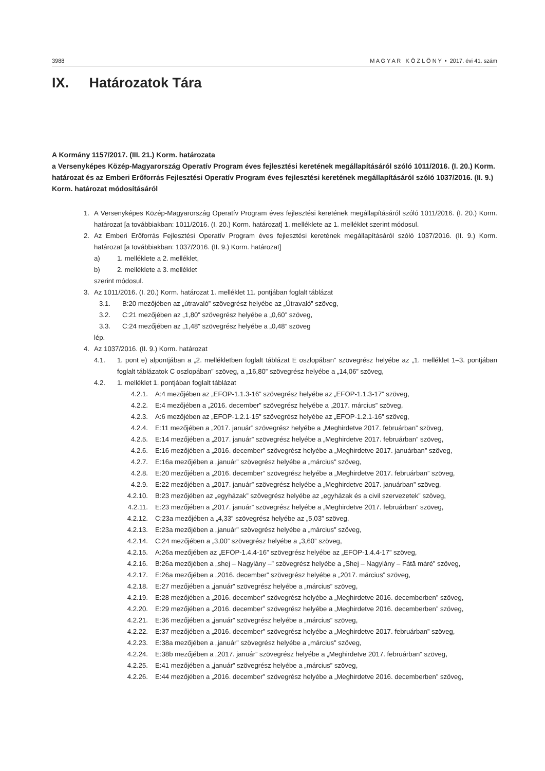3988 M A G Y A R K Ö Z L Ö N Y • 2017. évi 41. szám
IX. Határozatok Tára
A Kormány 1157/2017. (III. 21.) Korm. határozata
a Versenyképes Közép-Magyarország Operatív Program éves fejlesztési keretének megállapításáról szóló 1011/2016. (I. 20.) Korm. határozat és az Emberi Erőforrás Fejlesztési Operatív Program éves fejlesztési keretének megállapításáról szóló 1037/2016. (II. 9.) Korm. határozat módosításáról
1. A Versenyképes Közép-Magyarország Operatív Program éves fejlesztési keretének megállapításáról szóló 1011/2016. (I. 20.) Korm. határozat [a továbbiakban: 1011/2016. (I. 20.) Korm. határozat] 1. melléklete az 1. melléklet szerint módosul.
2. Az Emberi Erőforrás Fejlesztési Operatív Program éves fejlesztési keretének megállapításáról szóló 1037/2016. (II. 9.) Korm. határozat [a továbbiakban: 1037/2016. (II. 9.) Korm. határozat]
a) 1. melléklete a 2. melléklet,
b) 2. melléklete a 3. melléklet
szerint módosul.
3. Az 1011/2016. (I. 20.) Korm. határozat 1. melléklet 11. pontjában foglalt táblázat
3.1. B:20 mezőjében az „útravaló” szövegrész helyébe az „Útravaló” szöveg,
3.2. C:21 mezőjében az „1,80” szövegrész helyébe a „0,60” szöveg,
3.3. C:24 mezőjében az „1,48” szövegrész helyébe a „0,48” szöveg
lép.
4. Az 1037/2016. (II. 9.) Korm. határozat
4.1. 1. pont e) alpontjában a „2. mellékletben foglalt táblázat E oszlopában” szövegrész helyébe az „1. melléklet 1–3. pontjában foglalt táblázatok C oszlopában” szöveg, a „16,80” szövegrész helyébe a „14,06” szöveg,
4.2. 1. melléklet 1. pontjában foglalt táblázat
4.2.1. A:4 mezőjében az „EFOP-1.1.3-16” szövegrész helyébe az „EFOP-1.1.3-17” szöveg,
4.2.2. E:4 mezőjében a „2016. december” szövegrész helyébe a „2017. március” szöveg,
4.2.3. A:6 mezőjében az „EFOP-1.2.1-15” szövegrész helyébe az „EFOP-1.2.1-16” szöveg,
4.2.4. E:11 mezőjében a „2017. január” szövegrész helyébe a „Meghirdetve 2017. februárban” szöveg,
4.2.5. E:14 mezőjében a „2017. január” szövegrész helyébe a „Meghirdetve 2017. februárban” szöveg,
4.2.6. E:16 mezőjében a „2016. december” szövegrész helyébe a „Meghirdetve 2017. januárban” szöveg,
4.2.7. E:16a mezőjében a „január” szövegrész helyébe a „március” szöveg,
4.2.8. E:20 mezőjében a „2016. december” szövegrész helyébe a „Meghirdetve 2017. februárban” szöveg,
4.2.9. E:22 mezőjében a „2017. január” szövegrész helyébe a „Meghirdetve 2017. januárban” szöveg,
4.2.10. B:23 mezőjében az „egyházak” szövegrész helyébe az „egyházak és a civil szervezetek” szöveg,
4.2.11. E:23 mezőjében a „2017. január” szövegrész helyébe a „Meghirdetve 2017. februárban” szöveg,
4.2.12. C:23a mezőjében a „4,33” szövegrész helyébe az „5,03” szöveg,
4.2.13. E:23a mezőjében a „január” szövegrész helyébe a „március” szöveg,
4.2.14. C:24 mezőjében a „3,00” szövegrész helyébe a „3,60” szöveg,
4.2.15. A:26a mezőjében az „EFOP-1.4.4-16” szövegrész helyébe az „EFOP-1.4.4-17” szöveg,
4.2.16. B:26a mezőjében a „shej – Nagylány –” szövegrész helyébe a „Shej – Nagylány – Fátă máré” szöveg,
4.2.17. E:26a mezőjében a „2016. december” szövegrész helyébe a „2017. március” szöveg,
4.2.18. E:27 mezőjében a „január” szövegrész helyébe a „március” szöveg,
4.2.19. E:28 mezőjében a „2016. december” szövegrész helyébe a „Meghirdetve 2016. decemberben” szöveg,
4.2.20. E:29 mezőjében a „2016. december” szövegrész helyébe a „Meghirdetve 2016. decemberben” szöveg,
4.2.21. E:36 mezőjében a „január” szövegrész helyébe a „március” szöveg,
4.2.22. E:37 mezőjében a „2016. december” szövegrész helyébe a „Meghirdetve 2017. februárban” szöveg,
4.2.23. E:38a mezőjében a „január” szövegrész helyébe a „március” szöveg,
4.2.24. E:38b mezőjében a „2017. január” szövegrész helyébe a „Meghirdetve 2017. februárban” szöveg,
4.2.25. E:41 mezőjében a „január” szövegrész helyébe a „március” szöveg,
4.2.26. E:44 mezőjében a „2016. december” szövegrész helyébe a „Meghirdetve 2016. decemberben” szöveg,